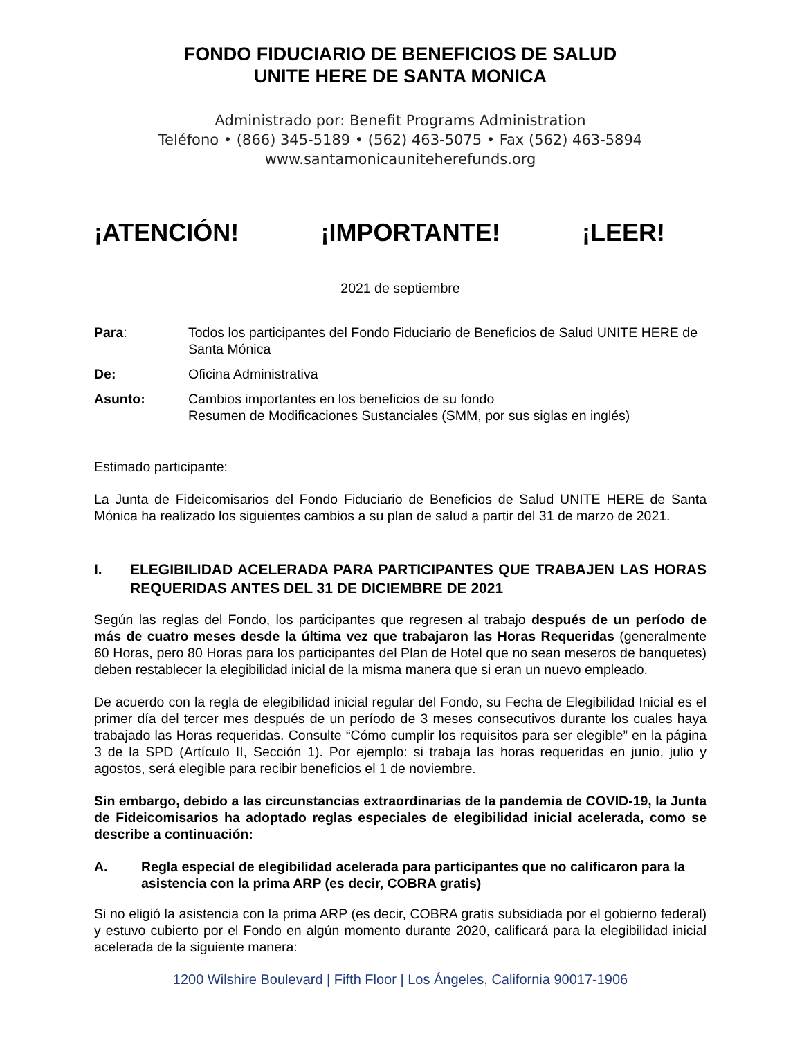FONDO FIDUCIARIO DE BENEFICIOS DE SALUD
UNITE HERE DE SANTA MONICA
Administrado por: Benefit Programs Administration
Teléfono • (866) 345-5189 • (562) 463-5075 • Fax (562) 463-5894
www.santamonicauniteherefunds.org
¡ATENCIÓN! ¡IMPORTANTE! ¡LEER!
2021 de septiembre
Para: Todos los participantes del Fondo Fiduciario de Beneficios de Salud UNITE HERE de Santa Mónica
De: Oficina Administrativa
Asunto: Cambios importantes en los beneficios de su fondo
Resumen de Modificaciones Sustanciales (SMM, por sus siglas en inglés)
Estimado participante:
La Junta de Fideicomisarios del Fondo Fiduciario de Beneficios de Salud UNITE HERE de Santa Mónica ha realizado los siguientes cambios a su plan de salud a partir del 31 de marzo de 2021.
I. ELEGIBILIDAD ACELERADA PARA PARTICIPANTES QUE TRABAJEN LAS HORAS REQUERIDAS ANTES DEL 31 DE DICIEMBRE DE 2021
Según las reglas del Fondo, los participantes que regresen al trabajo después de un período de más de cuatro meses desde la última vez que trabajaron las Horas Requeridas (generalmente 60 Horas, pero 80 Horas para los participantes del Plan de Hotel que no sean meseros de banquetes) deben restablecer la elegibilidad inicial de la misma manera que si eran un nuevo empleado.
De acuerdo con la regla de elegibilidad inicial regular del Fondo, su Fecha de Elegibilidad Inicial es el primer día del tercer mes después de un período de 3 meses consecutivos durante los cuales haya trabajado las Horas requeridas. Consulte “Cómo cumplir los requisitos para ser elegible” en la página 3 de la SPD (Artículo II, Sección 1). Por ejemplo: si trabaja las horas requeridas en junio, julio y agostos, será elegible para recibir beneficios el 1 de noviembre.
Sin embargo, debido a las circunstancias extraordinarias de la pandemia de COVID-19, la Junta de Fideicomisarios ha adoptado reglas especiales de elegibilidad inicial acelerada, como se describe a continuación:
A. Regla especial de elegibilidad acelerada para participantes que no calificaron para la asistencia con la prima ARP (es decir, COBRA gratis)
Si no eligió la asistencia con la prima ARP (es decir, COBRA gratis subsidiada por el gobierno federal) y estuvo cubierto por el Fondo en algún momento durante 2020, calificará para la elegibilidad inicial acelerada de la siguiente manera:
1200 Wilshire Boulevard | Fifth Floor | Los Ángeles, California 90017-1906